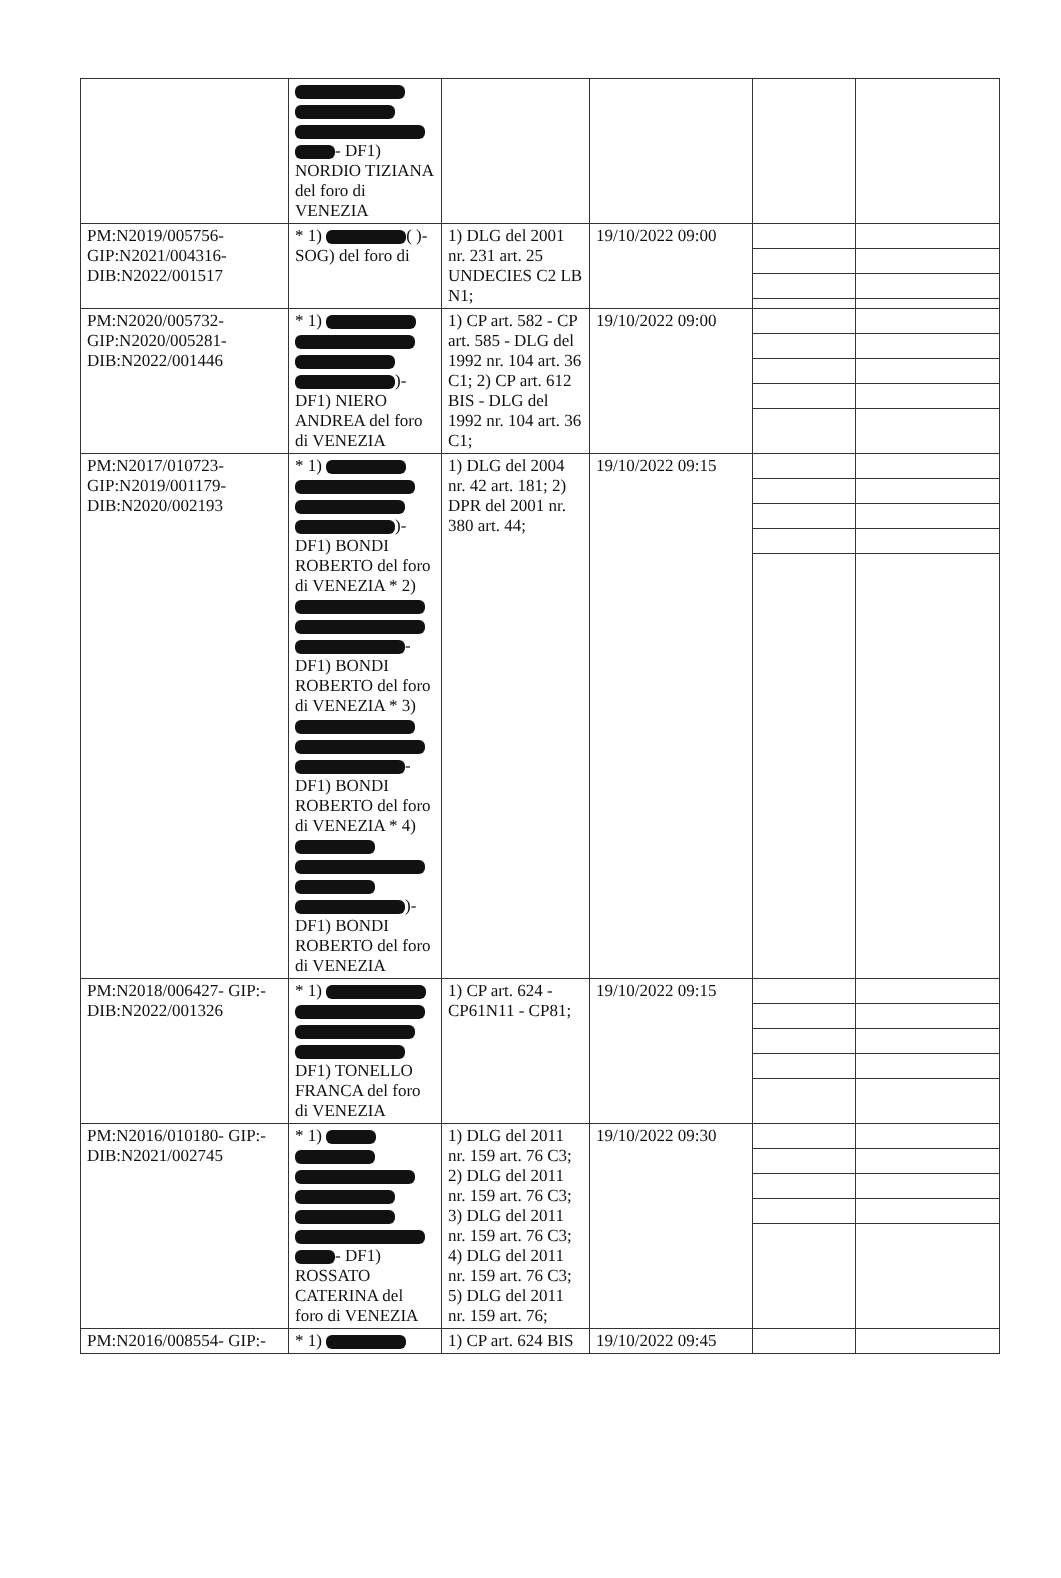| | - DF1) NORDIO TIZIANA del foro di VENEZIA | | | | |
| PM:N2019/005756- GIP:N2021/004316- DIB:N2022/001517 | * 1) ( )- SOG) del foro di | 1) DLG del 2001 nr. 231 art. 25 UNDECIES C2 LB N1; | 19/10/2022 09:00 | | |
| PM:N2020/005732- GIP:N2020/005281- DIB:N2022/001446 | * 1) )- DF1) NIERO ANDREA del foro di VENEZIA | 1) CP art. 582 - CP art. 585 - DLG del 1992 nr. 104 art. 36 C1; 2) CP art. 612 BIS - DLG del 1992 nr. 104 art. 36 C1; | 19/10/2022 09:00 | | |
| PM:N2017/010723- GIP:N2019/001179- DIB:N2020/002193 | * 1) )- DF1) BONDI ROBERTO del foro di VENEZIA * 2) - DF1) BONDI ROBERTO del foro di VENEZIA * 3) - DF1) BONDI ROBERTO del foro di VENEZIA * 4) )- DF1) BONDI ROBERTO del foro di VENEZIA | 1) DLG del 2004 nr. 42 art. 181; 2) DPR del 2001 nr. 380 art. 44; | 19/10/2022 09:15 | | |
| PM:N2018/006427- GIP:- DIB:N2022/001326 | * 1) DF1) TONELLO FRANCA del foro di VENEZIA | 1) CP art. 624 - CP61N11 - CP81; | 19/10/2022 09:15 | | |
| PM:N2016/010180- GIP:- DIB:N2021/002745 | * 1) - DF1) ROSSATO CATERINA del foro di VENEZIA | 1) DLG del 2011 nr. 159 art. 76 C3; 2) DLG del 2011 nr. 159 art. 76 C3; 3) DLG del 2011 nr. 159 art. 76 C3; 4) DLG del 2011 nr. 159 art. 76 C3; 5) DLG del 2011 nr. 159 art. 76; | 19/10/2022 09:30 | | |
| PM:N2016/008554- GIP:- | * 1) | 1) CP art. 624 BIS | 19/10/2022 09:45 | | |